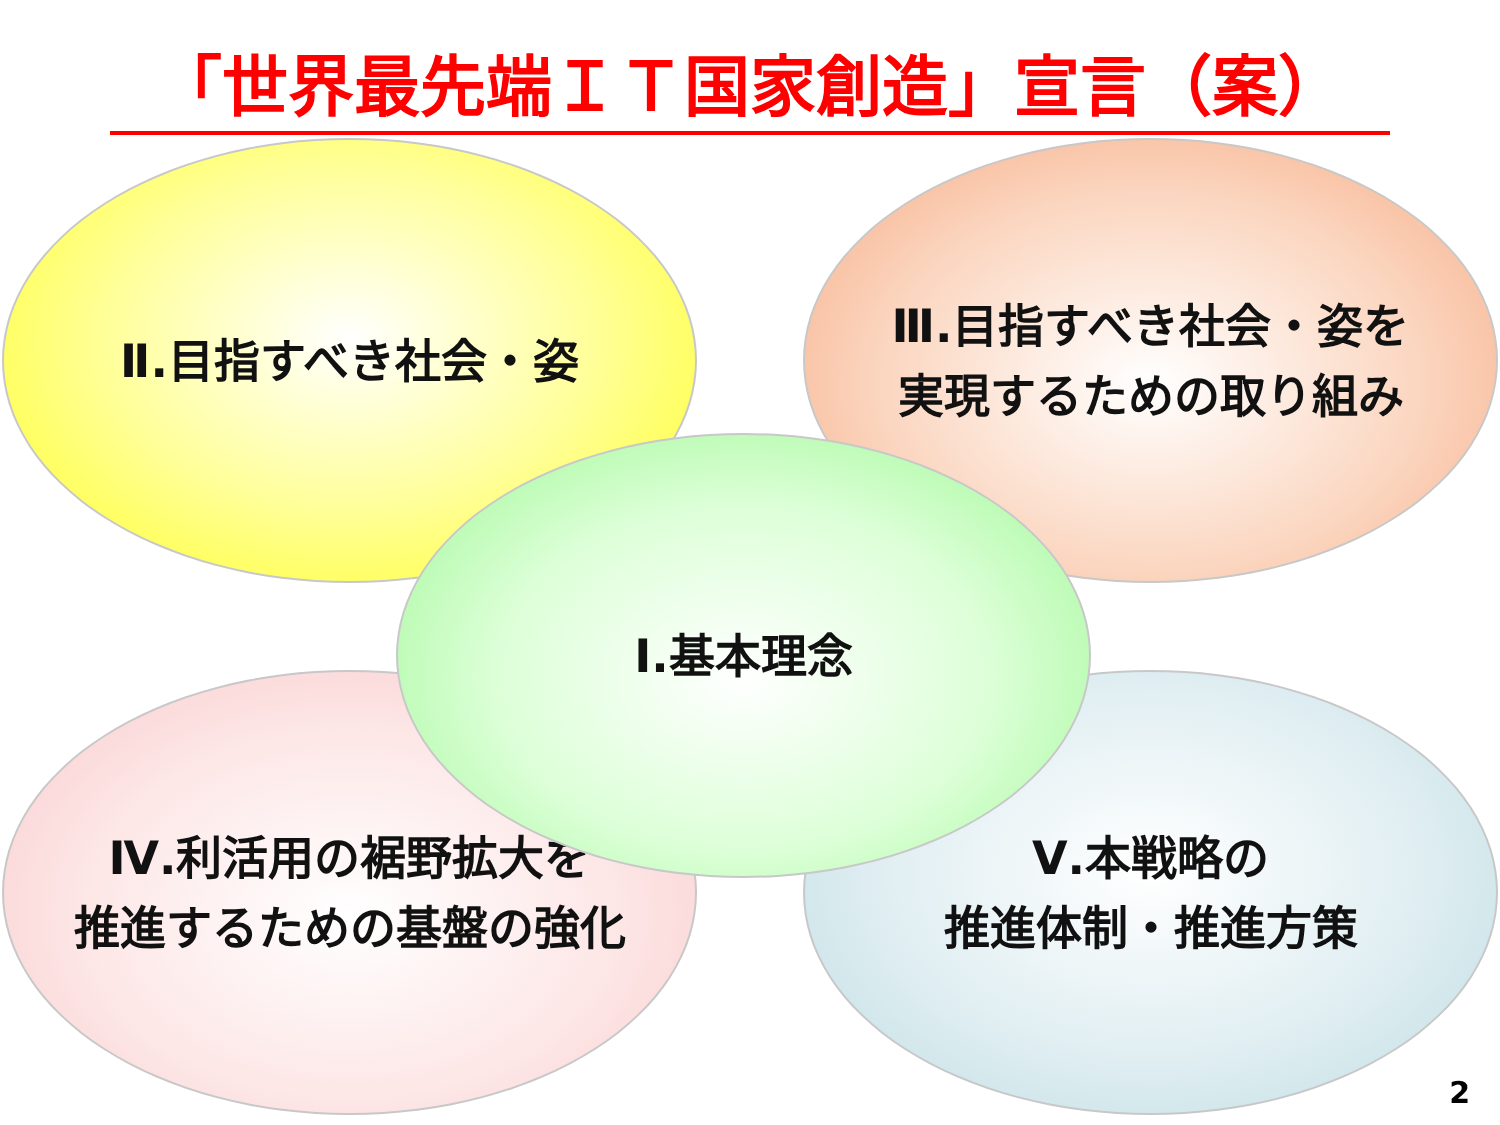「世界最先端ＩＴ国家創造」宣言（案）
Ⅱ.目指すべき社会・姿
Ⅲ.目指すべき社会・姿を
実現するための取り組み
Ⅳ.利活用の裾野拡大を
推進するための基盤の強化
Ⅴ.本戦略の
推進体制・推進方策
Ⅰ.基本理念
2